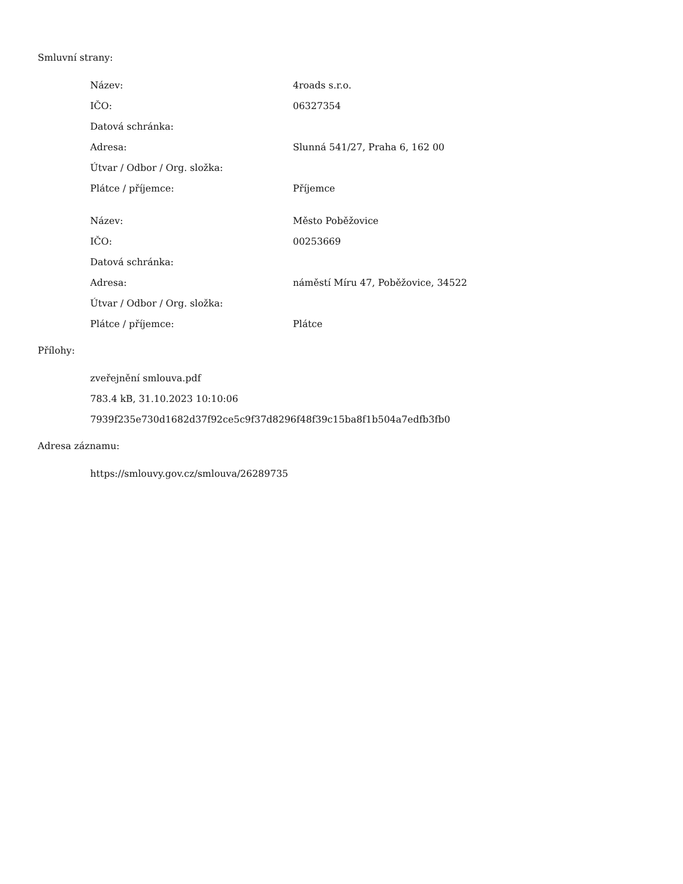Smluvní strany:
| Název: | 4roads s.r.o. |
| IČO: | 06327354 |
| Datová schránka: | |
| Adresa: | Slunná 541/27, Praha 6, 162 00 |
| Útvar / Odbor / Org. složka: | |
| Plátce / příjemce: | Příjemce |
| Název: | Město Poběžovice |
| IČO: | 00253669 |
| Datová schránka: | |
| Adresa: | náměstí Míru 47, Poběžovice, 34522 |
| Útvar / Odbor / Org. složka: | |
| Plátce / příjemce: | Plátce |
Přílohy:
zveřejnění smlouva.pdf
783.4 kB, 31.10.2023 10:10:06
7939f235e730d1682d37f92ce5c9f37d8296f48f39c15ba8f1b504a7edfb3fb0
Adresa záznamu:
https://smlouvy.gov.cz/smlouva/26289735